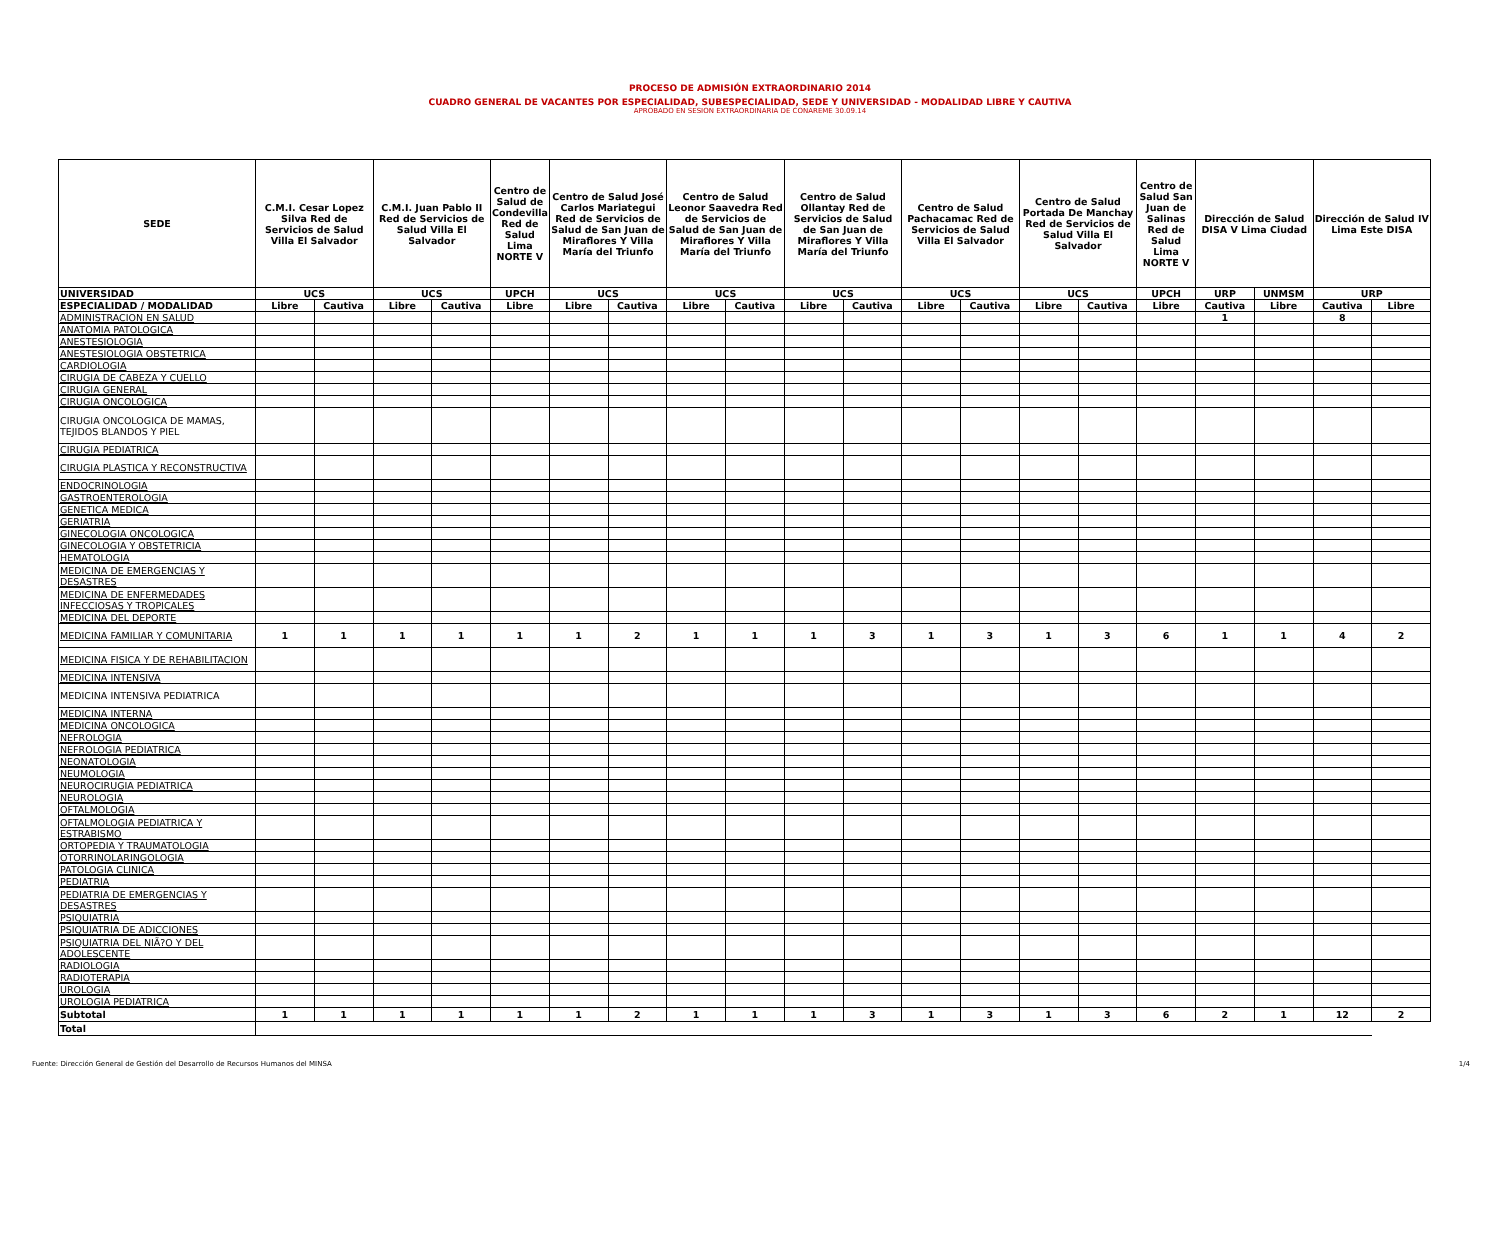PROCESO DE ADMISIÓN EXTRAORDINARIO 2014
CUADRO GENERAL DE VACANTES POR ESPECIALIDAD, SUBESPECIALIDAD, SEDE Y UNIVERSIDAD - MODALIDAD LIBRE Y CAUTIVA
APROBADO EN SESION EXTRAORDINARIA DE CONAREME 30.09.14
| SEDE | C.M.I. Cesar Lopez Silva Red de Servicios de Salud Villa El Salvador | | C.M.I. Juan Pablo II Red de Servicios de Salud Villa El Salvador | | Centro de Salud de Condevilla Red de Salud Lima NORTE V | Centro de Salud José Carlos Mariategui Red de Servicios de Salud de San Juan de Miraflores Y Villa María del Triunfo | | Centro de Salud Leonor Saavedra Red de Servicios de Salud de San Juan de Miraflores Y Villa María del Triunfo | | Centro de Salud Ollantay Red de Servicios de Salud de San Juan de Miraflores Y Villa María del Triunfo | | Centro de Salud Pachacamac Red de Servicios de Salud Villa El Salvador | | Centro de Salud Portada De Manchay Red de Servicios de Salud Villa El Salvador | | Centro de Salud San Juan de Salinas Red de Salud Lima NORTE V | Dirección de Salud DISA V Lima Ciudad | | Dirección de Salud IV Lima Este DISA | |
| --- | --- | --- | --- | --- | --- | --- | --- | --- | --- | --- | --- | --- | --- | --- | --- | --- | --- | --- | --- | --- |
| UNIVERSIDAD | UCS | | UCS | | UPCH | UCS | | UCS | | UCS | | UCS | | UCS | | UPCH | URP | UNMSM | URP | |
| ESPECIALIDAD / MODALIDAD | Libre | Cautiva | Libre | Cautiva | Libre | Libre | Cautiva | Libre | Cautiva | Libre | Cautiva | Libre | Cautiva | Libre | Cautiva | Libre | Cautiva | Libre | Cautiva | Libre |
| ADMINISTRACION EN SALUD | | | | | | | | | | | | | | | | | 1 | | 8 | |
| ANATOMIA PATOLOGICA | | | | | | | | | | | | | | | | | | | | |
| ANESTESIOLOGIA | | | | | | | | | | | | | | | | | | | | |
| ANESTESIOLOGIA OBSTETRICA | | | | | | | | | | | | | | | | | | | | |
| CARDIOLOGIA | | | | | | | | | | | | | | | | | | | | |
| CIRUGIA DE CABEZA Y CUELLO | | | | | | | | | | | | | | | | | | | | |
| CIRUGIA GENERAL | | | | | | | | | | | | | | | | | | | | |
| CIRUGIA ONCOLOGICA | | | | | | | | | | | | | | | | | | | | |
| CIRUGIA ONCOLOGICA DE MAMAS, TEJIDOS BLANDOS Y PIEL | | | | | | | | | | | | | | | | | | | | |
| CIRUGIA PEDIATRICA | | | | | | | | | | | | | | | | | | | | |
| CIRUGIA PLASTICA Y RECONSTRUCTIVA | | | | | | | | | | | | | | | | | | | | |
| ENDOCRINOLOGIA | | | | | | | | | | | | | | | | | | | | |
| GASTROENTEROLOGIA | | | | | | | | | | | | | | | | | | | | |
| GENETICA MEDICA | | | | | | | | | | | | | | | | | | | | |
| GERIATRIA | | | | | | | | | | | | | | | | | | | | |
| GINECOLOGIA ONCOLOGICA | | | | | | | | | | | | | | | | | | | | |
| GINECOLOGIA Y OBSTETRICIA | | | | | | | | | | | | | | | | | | | | |
| HEMATOLOGIA | | | | | | | | | | | | | | | | | | | | |
| MEDICINA DE EMERGENCIAS Y DESASTRES | | | | | | | | | | | | | | | | | | | | |
| MEDICINA DE ENFERMEDADES INFECCIOSAS Y TROPICALES | | | | | | | | | | | | | | | | | | | | |
| MEDICINA DEL DEPORTE | | | | | | | | | | | | | | | | | | | | |
| MEDICINA FAMILIAR Y COMUNITARIA | 1 | 1 | 1 | 1 | 1 | 1 | 2 | 1 | 1 | 1 | 3 | 1 | 3 | 1 | 3 | 6 | 1 | 1 | 4 | 2 |
| MEDICINA FISICA Y DE REHABILITACION | | | | | | | | | | | | | | | | | | | | |
| MEDICINA INTENSIVA | | | | | | | | | | | | | | | | | | | | |
| MEDICINA INTENSIVA PEDIATRICA | | | | | | | | | | | | | | | | | | | | |
| MEDICINA INTERNA | | | | | | | | | | | | | | | | | | | | |
| MEDICINA ONCOLOGICA | | | | | | | | | | | | | | | | | | | | |
| NEFROLOGIA | | | | | | | | | | | | | | | | | | | | |
| NEFROLOGIA PEDIATRICA | | | | | | | | | | | | | | | | | | | | |
| NEONATOLOGIA | | | | | | | | | | | | | | | | | | | | |
| NEUMOLOGIA | | | | | | | | | | | | | | | | | | | | |
| NEUROCIRUGIA PEDIATRICA | | | | | | | | | | | | | | | | | | | | |
| NEUROLOGIA | | | | | | | | | | | | | | | | | | | | |
| OFTALMOLOGIA | | | | | | | | | | | | | | | | | | | | |
| OFTALMOLOGIA PEDIATRICA Y ESTRABISMO | | | | | | | | | | | | | | | | | | | | |
| ORTOPEDIA Y TRAUMATOLOGIA | | | | | | | | | | | | | | | | | | | | |
| OTORRINOLARINGOLOGIA | | | | | | | | | | | | | | | | | | | | |
| PATOLOGIA CLINICA | | | | | | | | | | | | | | | | | | | | |
| PEDIATRIA | | | | | | | | | | | | | | | | | | | | |
| PEDIATRIA DE EMERGENCIAS Y DESASTRES | | | | | | | | | | | | | | | | | | | | |
| PSIQUIATRIA | | | | | | | | | | | | | | | | | | | | |
| PSIQUIATRIA DE ADICCIONES | | | | | | | | | | | | | | | | | | | | |
| PSIQUIATRIA DEL NIÃ?O Y DEL ADOLESCENTE | | | | | | | | | | | | | | | | | | | | |
| RADIOLOGIA | | | | | | | | | | | | | | | | | | | | |
| RADIOTERAPIA | | | | | | | | | | | | | | | | | | | | |
| UROLOGIA | | | | | | | | | | | | | | | | | | | | |
| UROLOGIA PEDIATRICA | | | | | | | | | | | | | | | | | | | | |
| Subtotal | 1 | 1 | 1 | 1 | 1 | 1 | 2 | 1 | 1 | 1 | 3 | 1 | 3 | 1 | 3 | 6 | 2 | 1 | 12 | 2 |
| Total | | | | | | | | | | | | | | | | | | | | |
Fuente: Dirección General de Gestión del Desarrollo de Recursos Humanos del MINSA 1/4